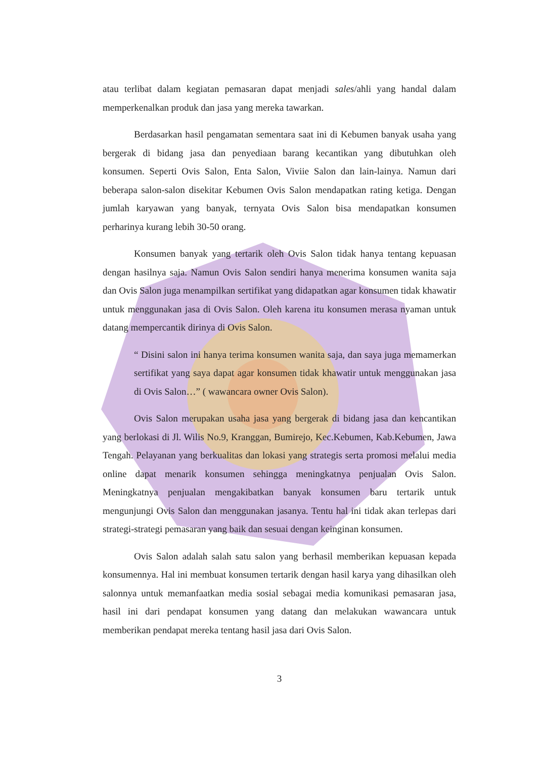atau terlibat dalam kegiatan pemasaran dapat menjadi sales/ahli yang handal dalam memperkenalkan produk dan jasa yang mereka tawarkan.
Berdasarkan hasil pengamatan sementara saat ini di Kebumen banyak usaha yang bergerak di bidang jasa dan penyediaan barang kecantikan yang dibutuhkan oleh konsumen. Seperti Ovis Salon, Enta Salon, Viviie Salon dan lain-lainya. Namun dari beberapa salon-salon disekitar Kebumen Ovis Salon mendapatkan rating ketiga. Dengan jumlah karyawan yang banyak, ternyata Ovis Salon bisa mendapatkan konsumen perharinya kurang lebih 30-50 orang.
Konsumen banyak yang tertarik oleh Ovis Salon tidak hanya tentang kepuasan dengan hasilnya saja. Namun Ovis Salon sendiri hanya menerima konsumen wanita saja dan Ovis Salon juga menampilkan sertifikat yang didapatkan agar konsumen tidak khawatir untuk menggunakan jasa di Ovis Salon. Oleh karena itu konsumen merasa nyaman untuk datang mempercantik dirinya di Ovis Salon.
“ Disini salon ini hanya terima konsumen wanita saja, dan saya juga memamerkan sertifikat yang saya dapat agar konsumen tidak khawatir untuk menggunakan jasa di Ovis Salon…” ( wawancara owner Ovis Salon).
Ovis Salon merupakan usaha jasa yang bergerak di bidang jasa dan kencantikan yang berlokasi di Jl. Wilis No.9, Kranggan, Bumirejo, Kec.Kebumen, Kab.Kebumen, Jawa Tengah. Pelayanan yang berkualitas dan lokasi yang strategis serta promosi melalui media online dapat menarik konsumen sehingga meningkatnya penjualan Ovis Salon. Meningkatnya penjualan mengakibatkan banyak konsumen baru tertarik untuk mengunjungi Ovis Salon dan menggunakan jasanya. Tentu hal ini tidak akan terlepas dari strategi-strategi pemasaran yang baik dan sesuai dengan keinginan konsumen.
Ovis Salon adalah salah satu salon yang berhasil memberikan kepuasan kepada konsumennya. Hal ini membuat konsumen tertarik dengan hasil karya yang dihasilkan oleh salonnya untuk memanfaatkan media sosial sebagai media komunikasi pemasaran jasa, hasil ini dari pendapat konsumen yang datang dan melakukan wawancara untuk memberikan pendapat mereka tentang hasil jasa dari Ovis Salon.
3